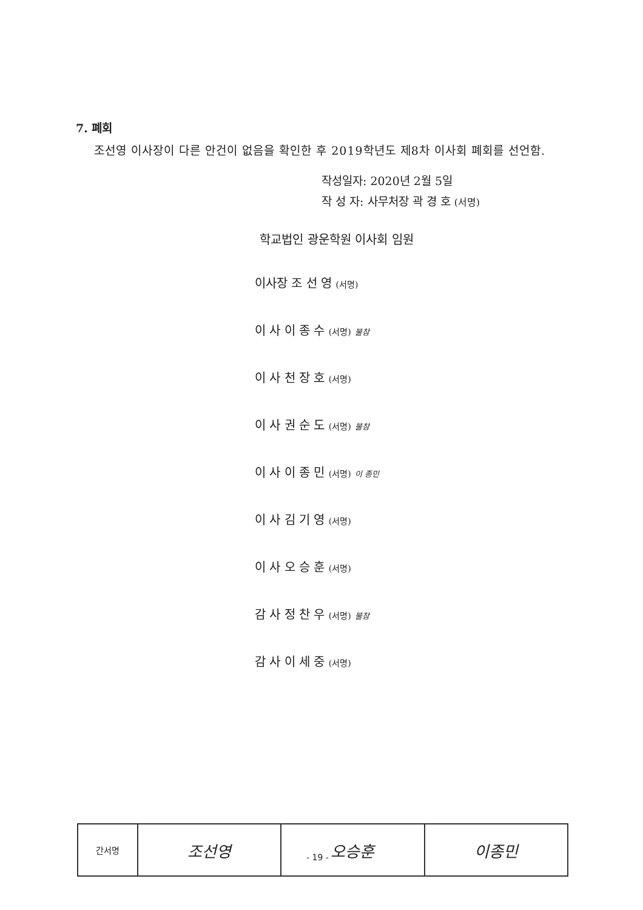7. 폐회
조선영 이사장이 다른 안건이 없음을 확인한 후 2019학년도 제8차 이사회 폐회를 선언함.
작성일자: 2020년 2월 5일
작 성 자: 사무처장 곽 경 호 (서명)
학교법인 광운학원 이사회 임원
이사장 조 선 영 (서명)
이 사 이 종 수 (서명) 불참
이 사 천 장 호 (서명)
이 사 권 순 도 (서명) 불참
이 사 이 종 민 (서명) 이 종민
이 사 김 기 영 (서명)
이 사 오 승 훈 (서명)
감 사 정 찬 우 (서명) 불참
감 사 이 세 중 (서명)
| 간서명 | 조선영 | 오승훈 | 이종민 |
- 19 -